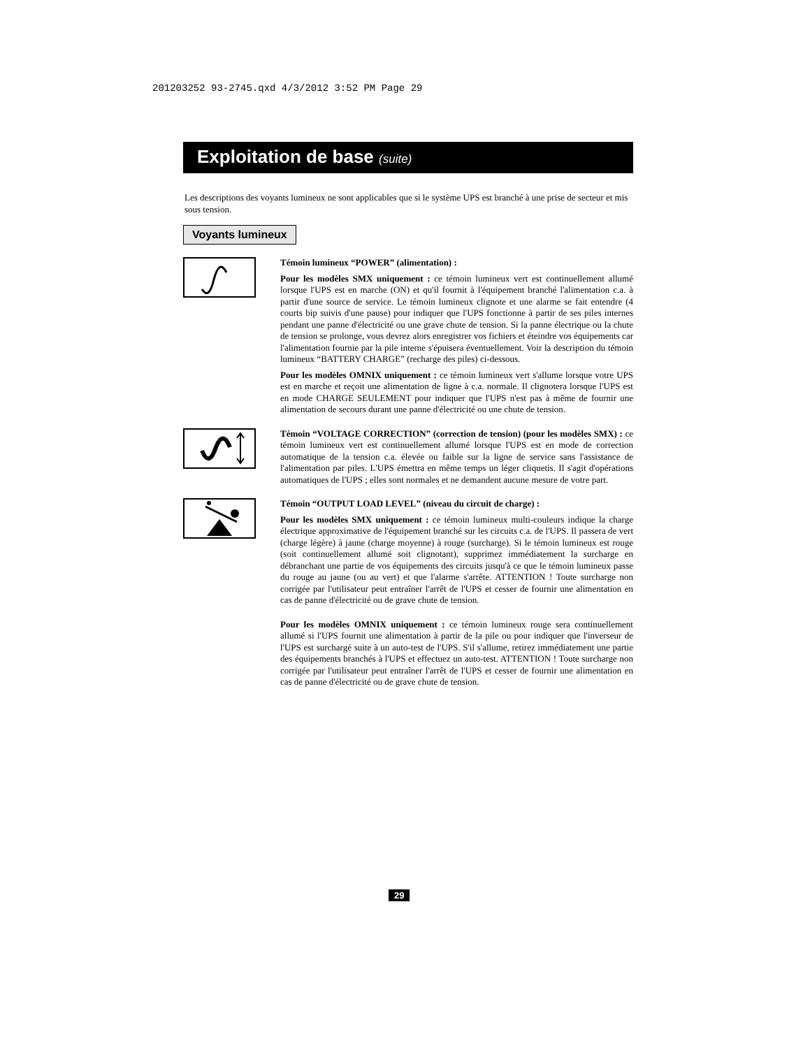201203252 93-2745.qxd 4/3/2012 3:52 PM Page 29
Exploitation de base (suite)
Les descriptions des voyants lumineux ne sont applicables que si le système UPS est branché à une prise de secteur et mis sous tension.
Voyants lumineux
Témoin lumineux “POWER” (alimentation) :
Pour les modèles SMX uniquement : ce témoin lumineux vert est continuellement allumé lorsque l'UPS est en marche (ON) et qu'il fournit à l'équipement branché l'alimentation c.a. à partir d'une source de service. Le témoin lumineux clignote et une alarme se fait entendre (4 courts bip suivis d'une pause) pour indiquer que l'UPS fonctionne à partir de ses piles internes pendant une panne d'électricité ou une grave chute de tension. Si la panne électrique ou la chute de tension se prolonge, vous devrez alors enregistrer vos fichiers et éteindre vos équipements car l'alimentation fournie par la pile interne s'épuisera éventuellement. Voir la description du témoin lumineux “BATTERY CHARGE” (recharge des piles) ci-dessous.
Pour les modèles OMNIX uniquement : ce témoin lumineux vert s'allume lorsque votre UPS est en marche et reçoit une alimentation de ligne à c.a. normale. Il clignotera lorsque l'UPS est en mode CHARGE SEULEMENT pour indiquer que l'UPS n'est pas à même de fournir une alimentation de secours durant une panne d'électricité ou une chute de tension.
Témoin “VOLTAGE CORRECTION” (correction de tension) (pour les modèles SMX) : ce témoin lumineux vert est continuellement allumé lorsque l'UPS est en mode de correction automatique de la tension c.a. élevée ou faible sur la ligne de service sans l'assistance de l'alimentation par piles. L'UPS émettra en même temps un léger cliquetis. Il s'agit d'opérations automatiques de l'UPS ; elles sont normales et ne demandent aucune mesure de votre part.
Témoin “OUTPUT LOAD LEVEL” (niveau du circuit de charge) :
Pour les modèles SMX uniquement : ce témoin lumineux multi-couleurs indique la charge électrique approximative de l'équipement branché sur les circuits c.a. de l'UPS. Il passera de vert (charge légère) à jaune (charge moyenne) à rouge (surcharge). Si le témoin lumineux est rouge (soit continuellement allumé soit clignotant), supprimez immédiatement la surcharge en débranchant une partie de vos équipements des circuits jusqu'à ce que le témoin lumineux passe du rouge au jaune (ou au vert) et que l'alarme s'arrête. ATTENTION ! Toute surcharge non corrigée par l'utilisateur peut entraîner l'arrêt de l'UPS et cesser de fournir une alimentation en cas de panne d'électricité ou de grave chute de tension.
Pour les modèles OMNIX uniquement : ce témoin lumineux rouge sera continuellement allumé si l'UPS fournit une alimentation à partir de la pile ou pour indiquer que l'inverseur de l'UPS est surchargé suite à un auto-test de l'UPS. S'il s'allume, retirez immédiatement une partie des équipements branchés à l'UPS et effectuez un auto-test. ATTENTION ! Toute surcharge non corrigée par l'utilisateur peut entraîner l'arrêt de l'UPS et cesser de fournir une alimentation en cas de panne d'électricité ou de grave chute de tension.
29